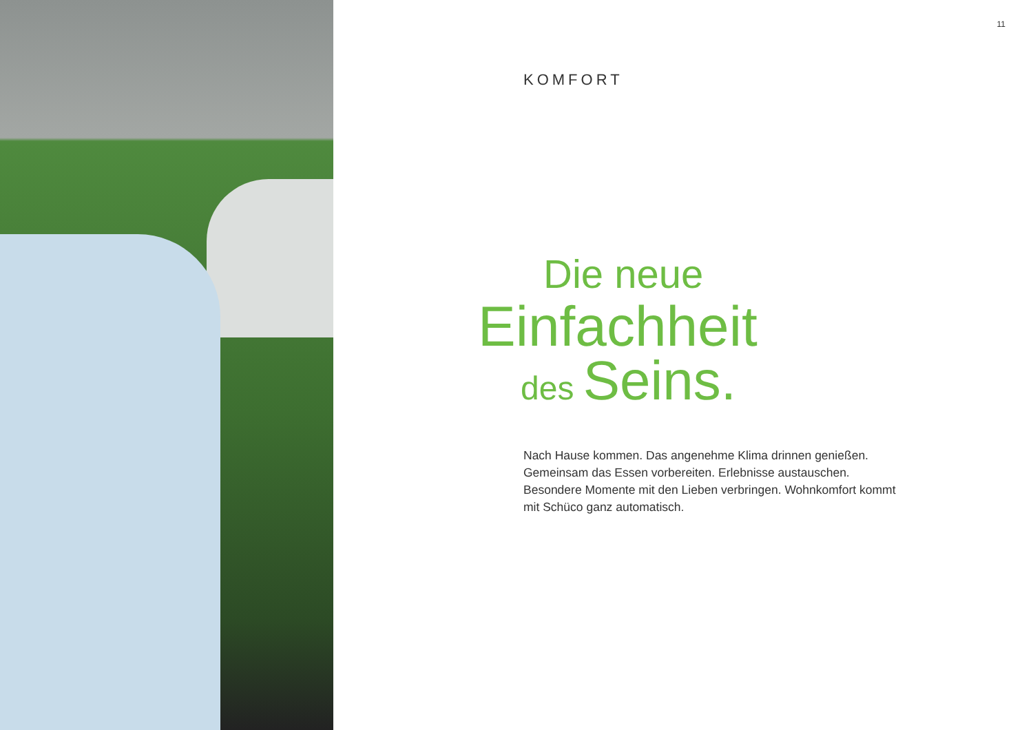11
KOMFORT
Die neue
Einfachheit
des Seins.
Nach Hause kommen. Das angenehme Klima drinnen genießen. Gemeinsam das Essen vorbereiten. Erlebnisse austauschen. Besondere Momente mit den Lieben verbringen. Wohnkomfort kommt mit Schüco ganz automatisch.